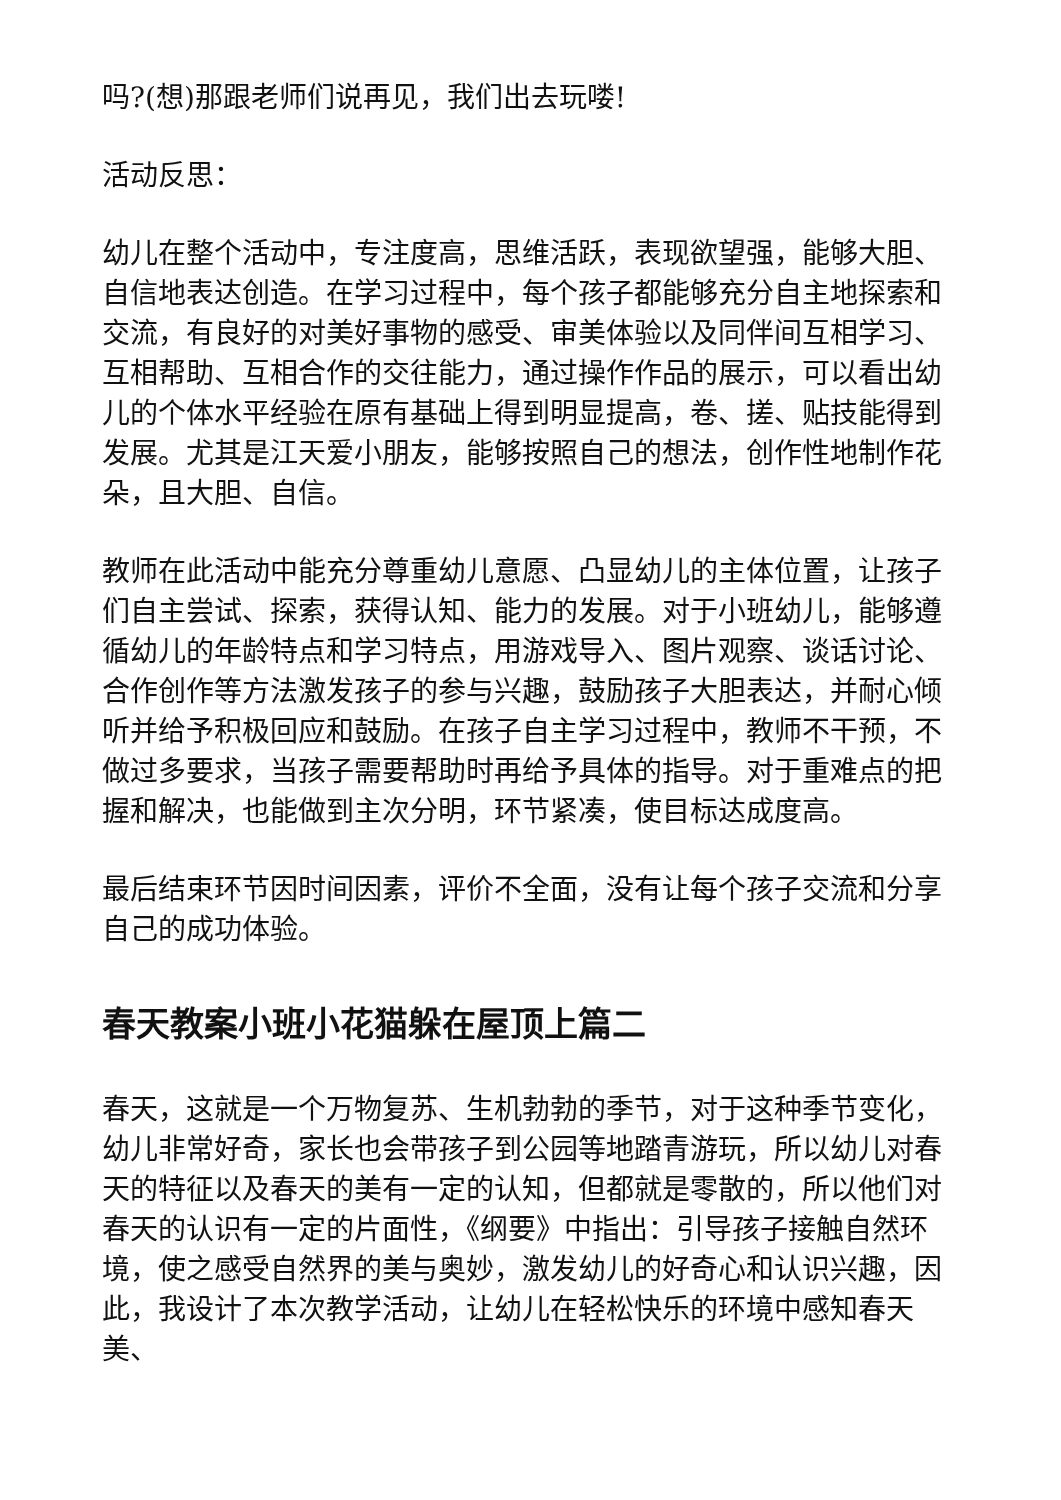吗?(想)那跟老师们说再见，我们出去玩喽!
活动反思：
幼儿在整个活动中，专注度高，思维活跃，表现欲望强，能够大胆、自信地表达创造。在学习过程中，每个孩子都能够充分自主地探索和交流，有良好的对美好事物的感受、审美体验以及同伴间互相学习、互相帮助、互相合作的交往能力，通过操作作品的展示，可以看出幼儿的个体水平经验在原有基础上得到明显提高，卷、搓、贴技能得到发展。尤其是江天爱小朋友，能够按照自己的想法，创作性地制作花朵，且大胆、自信。
教师在此活动中能充分尊重幼儿意愿、凸显幼儿的主体位置，让孩子们自主尝试、探索，获得认知、能力的发展。对于小班幼儿，能够遵循幼儿的年龄特点和学习特点，用游戏导入、图片观察、谈话讨论、合作创作等方法激发孩子的参与兴趣，鼓励孩子大胆表达，并耐心倾听并给予积极回应和鼓励。在孩子自主学习过程中，教师不干预，不做过多要求，当孩子需要帮助时再给予具体的指导。对于重难点的把握和解决，也能做到主次分明，环节紧凑，使目标达成度高。
最后结束环节因时间因素，评价不全面，没有让每个孩子交流和分享自己的成功体验。
春天教案小班小花猫躲在屋顶上篇二
春天，这就是一个万物复苏、生机勃勃的季节，对于这种季节变化，幼儿非常好奇，家长也会带孩子到公园等地踏青游玩，所以幼儿对春天的特征以及春天的美有一定的认知，但都就是零散的，所以他们对春天的认识有一定的片面性，《纲要》中指出：引导孩子接触自然环境，使之感受自然界的美与奥妙，激发幼儿的好奇心和认识兴趣，因此，我设计了本次教学活动，让幼儿在轻松快乐的环境中感知春天美、